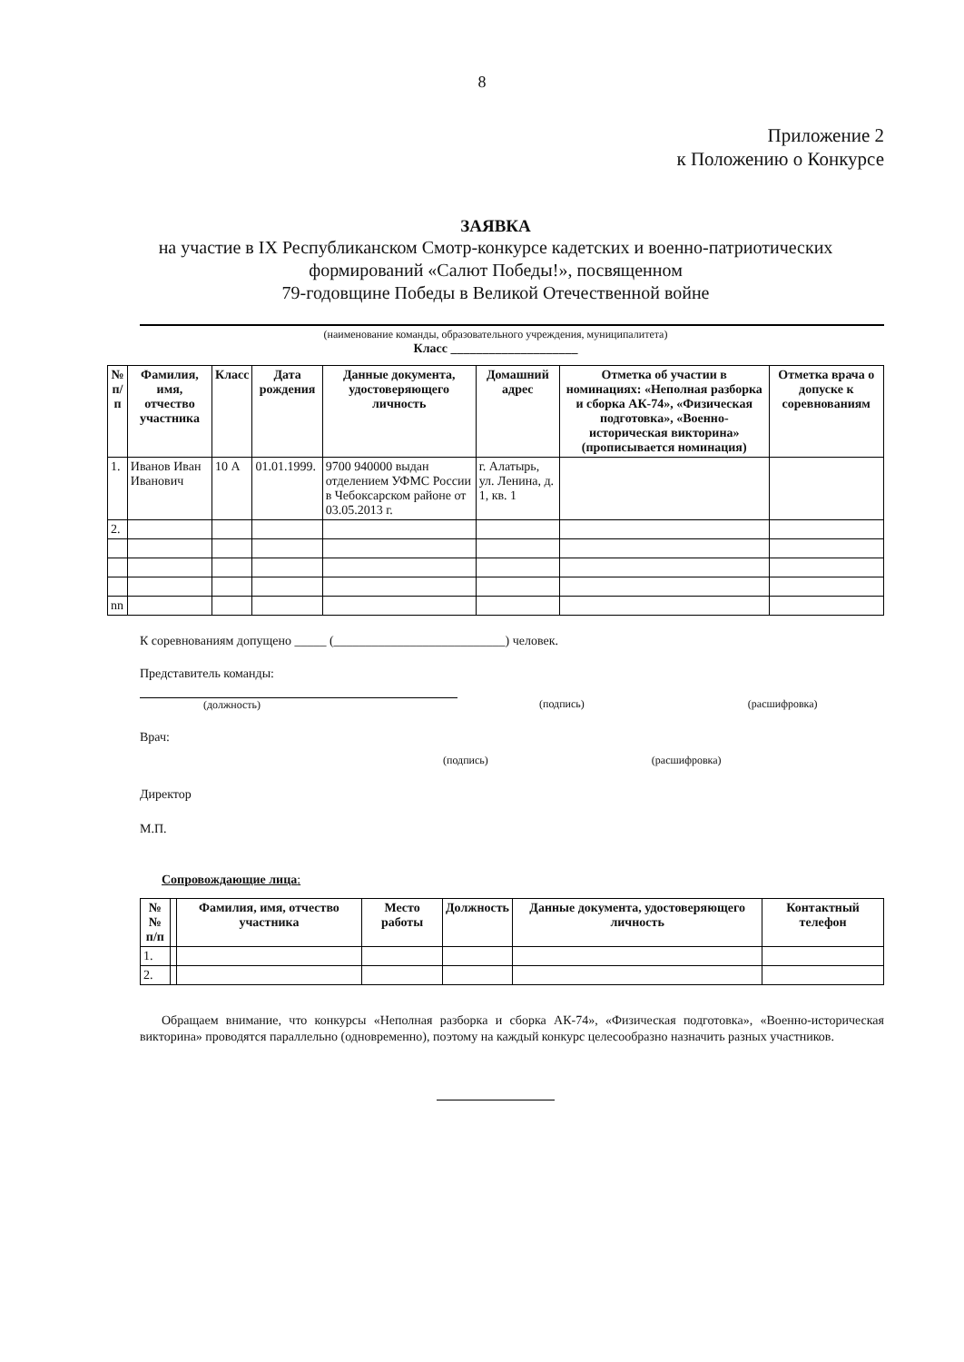8
Приложение 2
к Положению о Конкурсе
ЗАЯВКА
на участие в IX Республиканском Смотр-конкурсе кадетских и военно-патриотических формирований «Салют Победы!», посвященном
79-годовщине Победы в Великой Отечественной войне
(наименование команды, образовательного учреждения, муниципалитета)
Класс ____________________
| № п/п | Фамилия, имя, отчество участника | Класс | Дата рождения | Данные документа, удостоверяющего личность | Домашний адрес | Отметка об участии в номинациях: «Неполная разборка и сборка АК-74», «Физическая подготовка», «Военно-историческая викторина» (прописывается номинация) | Отметка врача о допуске к соревнованиям |
| --- | --- | --- | --- | --- | --- | --- | --- |
| 1. | Иванов Иван Иванович | 10 А | 01.01.1999. | 9700 940000 выдан отделением УФМС России в Чебоксарском районе от 03.05.2013 г. | г. Алатырь, ул. Ленина, д. 1, кв. 1 | | |
| 2. | | | | | | | |
| nn | | | | | | | |
К соревнованиям допущено _____ (___________________________) человек.
Представитель команды:
(должность) (подпись) (расшифровка)
Врач:
(подпись) (расшифровка)
Директор
М.П.
Сопровождающие лица:
| №№ п/п | | Фамилия, имя, отчество участника | Место работы | Должность | Данные документа, удостоверяющего личность | Контактный телефон |
| --- | --- | --- | --- | --- | --- | --- |
| 1. | | | | | | |
| 2. | | | | | | |
Обращаем внимание, что конкурсы «Неполная разборка и сборка АК-74», «Физическая подготовка», «Военно-историческая викторина» проводятся параллельно (одновременно), поэтому на каждый конкурс целесообразно назначить разных участников.